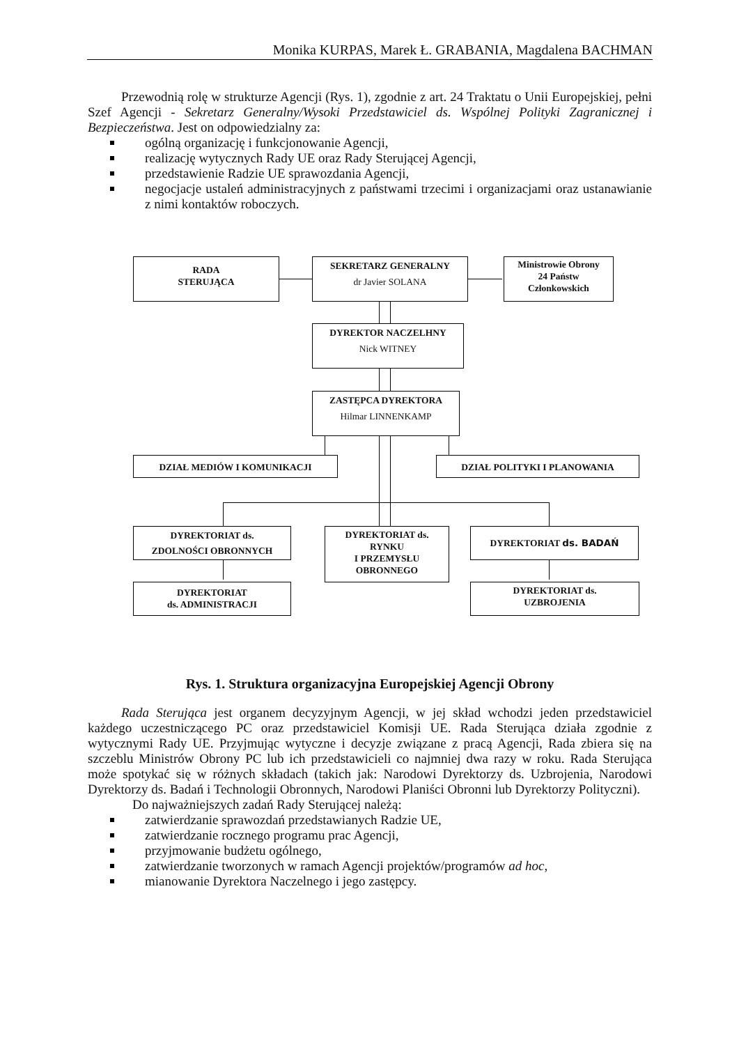Monika KURPAS, Marek Ł. GRABANIA, Magdalena BACHMAN
Przewodnią rolę w strukturze Agencji (Rys. 1), zgodnie z art. 24 Traktatu o Unii Europejskiej, pełni Szef Agencji - Sekretarz Generalny/Wysoki Przedstawiciel ds. Wspólnej Polityki Zagranicznej i Bezpieczeństwa. Jest on odpowiedzialny za:
ogólną organizację i funkcjonowanie Agencji,
realizację wytycznych Rady UE oraz Rady Sterującej Agencji,
przedstawienie Radzie UE sprawozdania Agencji,
negocjacje ustaleń administracyjnych z państwami trzecimi i organizacjami oraz ustanawianie z nimi kontaktów roboczych.
RADA
STERUJĄCA
SEKRETARZ GENERALNY
dr Javier SOLANA
Ministrowie Obrony
24 Państw
Członkowskich
DYREKTOR NACZELHNY
Nick WITNEY
ZASTĘPCA DYREKTORA
Hilmar LINNENKAMP
DZIAŁ MEDIÓW I KOMUNIKACJI DZIAŁ POLITYKI I PLANOWANIA
DYREKTORIAT ds.
ZDOLNOŚCI OBRONNYCH
DYREKTORIAT ds.
RYNKU
I PRZEMYSŁU
OBRONNEGO
DYREKTORIAT ds. BADAŃ
DYREKTORIAT
ds. ADMINISTRACJI
DYREKTORIAT ds.
UZBROJENIA
Rys. 1. Struktura organizacyjna Europejskiej Agencji Obrony
Rada Sterująca jest organem decyzyjnym Agencji, w jej skład wchodzi jeden przedstawiciel każdego uczestniczącego PC oraz przedstawiciel Komisji UE. Rada Sterująca działa zgodnie z wytycznymi Rady UE. Przyjmując wytyczne i decyzje związane z pracą Agencji, Rada zbiera się na szczeblu Ministrów Obrony PC lub ich przedstawicieli co najmniej dwa razy w roku. Rada Sterująca może spotykać się w różnych składach (takich jak: Narodowi Dyrektorzy ds. Uzbrojenia, Narodowi Dyrektorzy ds. Badań i Technologii Obronnych, Narodowi Planiści Obronni lub Dyrektorzy Polityczni).
Do najważniejszych zadań Rady Sterującej należą:
zatwierdzanie sprawozdań przedstawianych Radzie UE,
zatwierdzanie rocznego programu prac Agencji,
przyjmowanie budżetu ogólnego,
zatwierdzanie tworzonych w ramach Agencji projektów/programów ad hoc,
mianowanie Dyrektora Naczelnego i jego zastępcy.